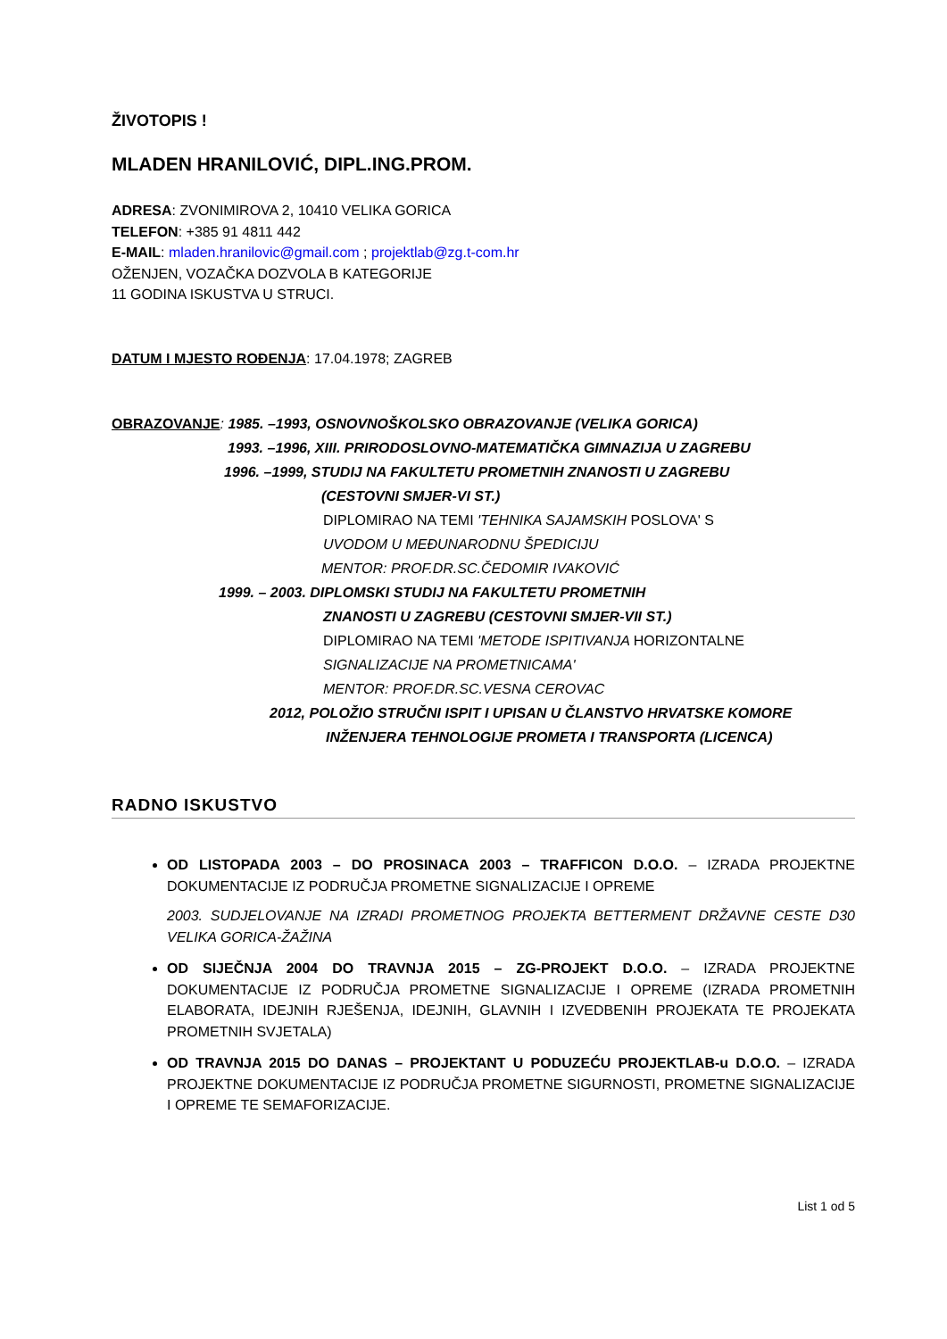ŽIVOTOPIS !
MLADEN HRANILOVIĆ, DIPL.ING.PROM.
ADRESA: ZVONIMIROVA 2, 10410 VELIKA GORICA
TELEFON: +385 91 4811 442
E-MAIL: mladen.hranilovic@gmail.com ; projektlab@zg.t-com.hr
OŽENJEN, VOZAČKA DOZVOLA B KATEGORIJE
11 GODINA ISKUSTVA U STRUCI.
DATUM I MJESTO ROĐENJA: 17.04.1978; ZAGREB
OBRAZOVANJE: 1985. –1993, OSNOVNOŠKOLSKO OBRAZOVANJE (VELIKA GORICA)
1993. –1996, XIII. PRIRODOSLOVNO-MATEMATIČKA GIMNAZIJA U ZAGREBU
1996. –1999, STUDIJ NA FAKULTETU PROMETNIH ZNANOSTI U ZAGREBU
(CESTOVNI SMJER-VI ST.)
DIPLOMIRAO NA TEMI 'TEHNIKA SAJAMSKIH POSLOVA' S
UVODOM U MEĐUNARODNU ŠPEDICIJU
MENTOR: PROF.DR.SC.ČEDOMIR IVAKOVIĆ
1999. – 2003. DIPLOMSKI STUDIJ NA FAKULTETU PROMETNIH
ZNANOSTI U ZAGREBU (CESTOVNI SMJER-VII ST.)
DIPLOMIRAO NA TEMI 'METODE ISPITIVANJA HORIZONTALNE
SIGNALIZACIJE NA PROMETNICAMA'
MENTOR: PROF.DR.SC.VESNA CEROVAC
2012, POLOŽIO STRUČNI ISPIT I UPISAN U ČLANSTVO HRVATSKE KOMORE
INŽENJERA TEHNOLOGIJE PROMETA I TRANSPORTA (LICENCA)
RADNO ISKUSTVO
OD LISTOPADA 2003 – DO PROSINACA 2003 – TRAFFICON D.O.O. – IZRADA PROJEKTNE DOKUMENTACIJE IZ PODRUČJA PROMETNE SIGNALIZACIJE I OPREME
2003. SUDJELOVANJE NA IZRADI PROMETNOG PROJEKTA BETTERMENT DRŽAVNE CESTE D30 VELIKA GORICA-ŽAŽINA
OD SIJEČNJA 2004 DO TRAVNJA 2015 – ZG-PROJEKT D.O.O. – IZRADA PROJEKTNE DOKUMENTACIJE IZ PODRUČJA PROMETNE SIGNALIZACIJE I OPREME (IZRADA PROMETNIH ELABORATA, IDEJNIH RJEŠENJA, IDEJNIH, GLAVNIH I IZVEDBENIH PROJEKATA TE PROJEKATA PROMETNIH SVJETALA)
OD TRAVNJA 2015 DO DANAS – PROJEKTANT U PODUZEĆU PROJEKTLAB-u D.O.O. – IZRADA PROJEKTNE DOKUMENTACIJE IZ PODRUČJA PROMETNE SIGURNOSTI, PROMETNE SIGNALIZACIJE I OPREME TE SEMAFORIZACIJE.
List 1 od 5